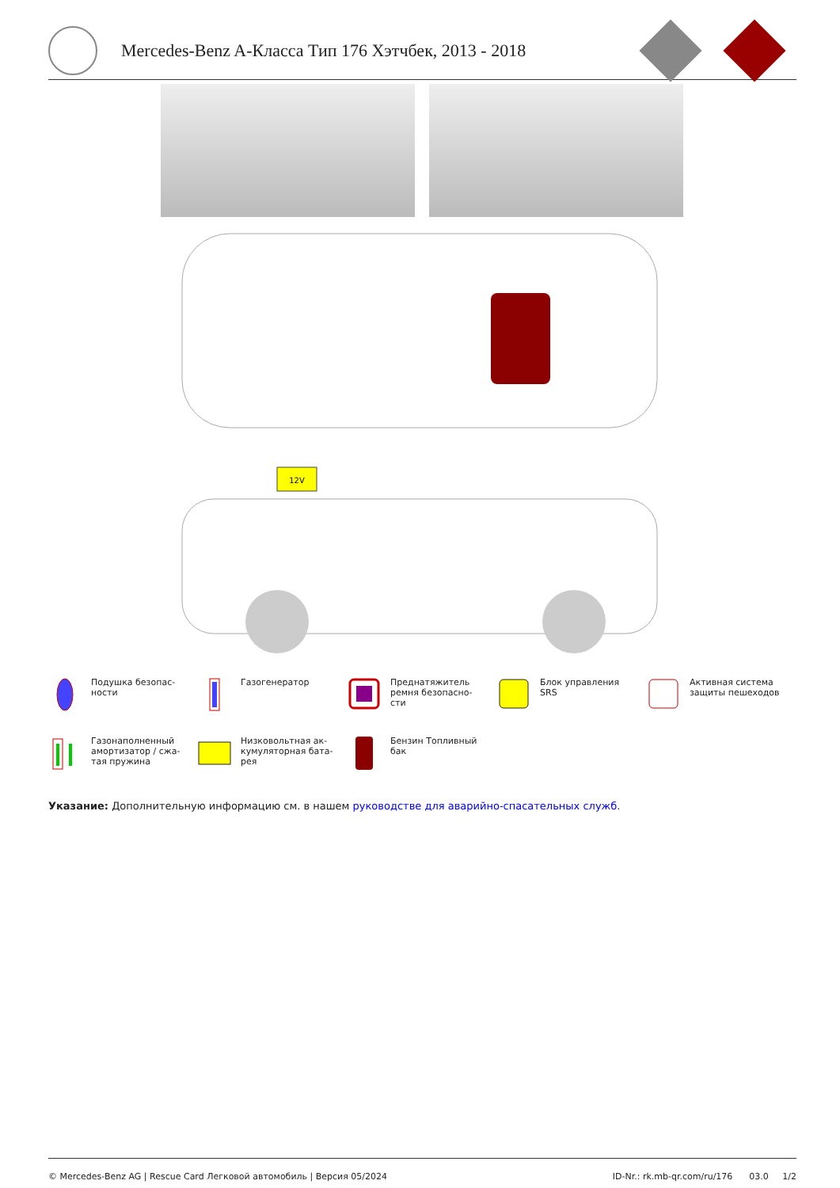Mercedes-Benz A-Класса Тип 176 Хэтчбек, 2013 - 2018
12V
Подушка безопас-
ности
Газогенератор
Преднатяжитель
ремня безопасно-
сти
Блок управления
SRS
Активная система
защиты пешеходов
Газонаполненный
амортизатор / сжа-
тая пружина
Низковольтная ак-
кумуляторная бата-
рея
Бензин Топливный
бак
Указание: Дополнительную информацию см. в нашем руководстве для аварийно-спасательных служб.
© Mercedes-Benz AG | Rescue Card Легковой автомобиль | Версия 05/2024 ID-Nr.: rk.mb-qr.com/ru/176 03.0 1/2